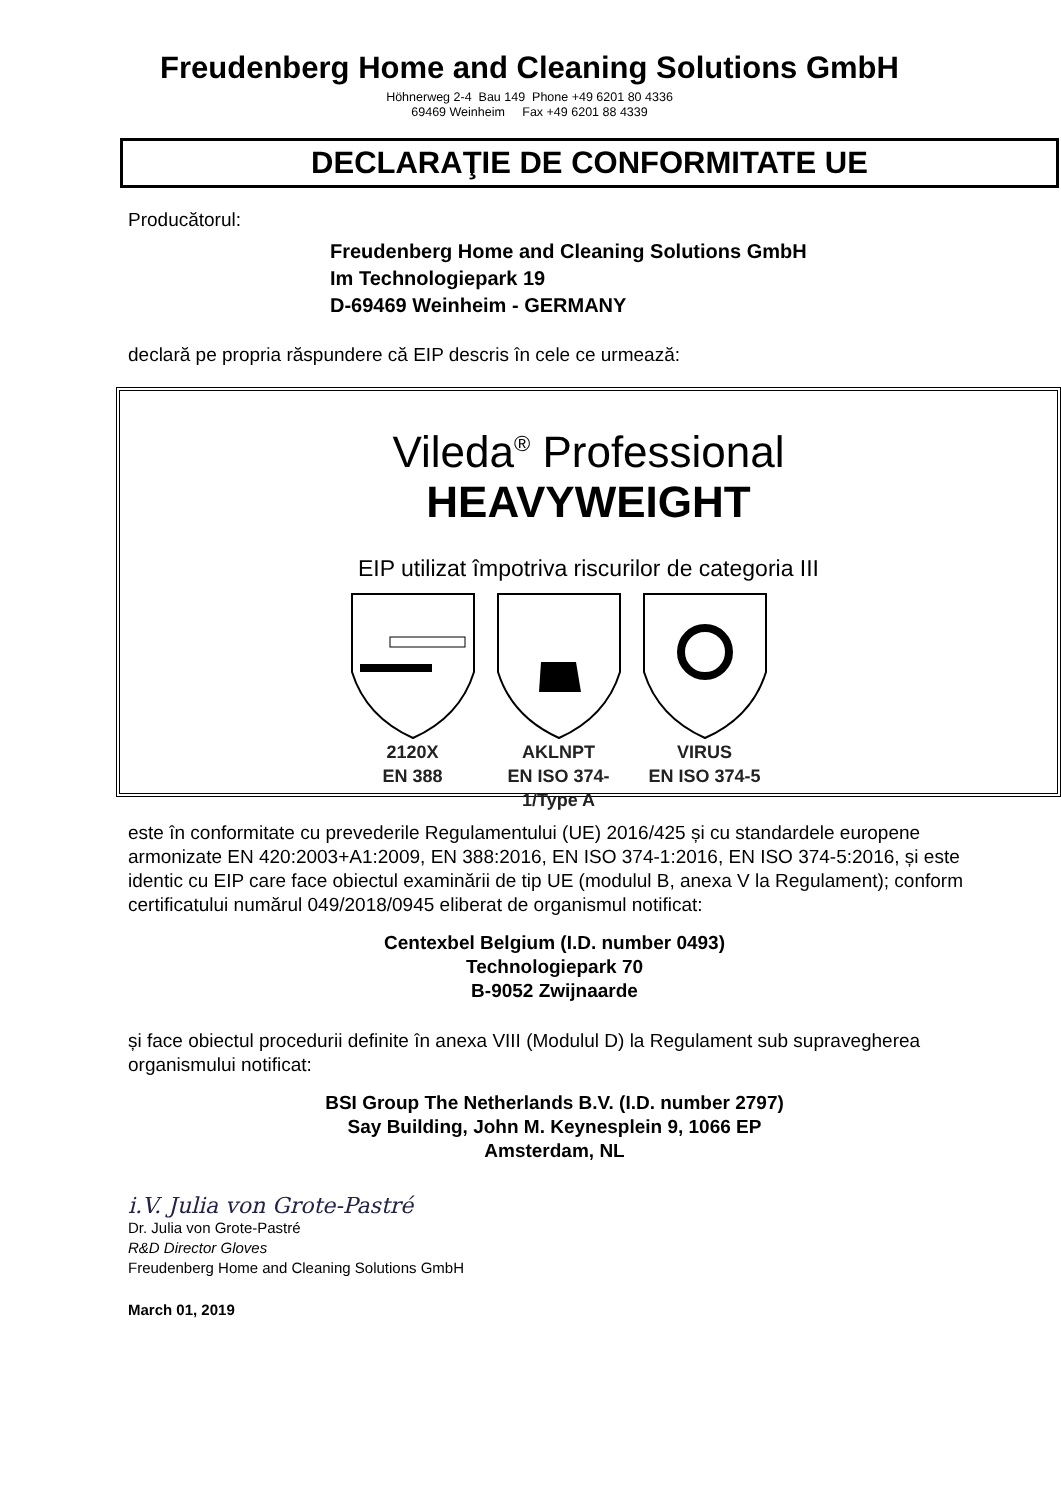Freudenberg Home and Cleaning Solutions GmbH
Höhnerweg 2-4 Bau 149 Phone +49 6201 80 4336
69469 Weinheim Fax +49 6201 88 4339
DECLARAŢIE DE CONFORMITATE UE
Producătorul:
Freudenberg Home and Cleaning Solutions GmbH
Im Technologiepark 19
D-69469 Weinheim - GERMANY
declară pe propria răspundere că EIP descris în cele ce urmează:
Vileda<sup>®</sup> Professional
HEAVYWEIGHT
EIP utilizat împotriva riscurilor de categoria III
2120X
EN 388
AKLNPT
EN ISO 374-1/Type A
VIRUS
EN ISO 374-5
este în conformitate cu prevederile Regulamentului (UE) 2016/425 și cu standardele europene armonizate EN 420:2003+A1:2009, EN 388:2016, EN ISO 374-1:2016, EN ISO 374-5:2016, și este identic cu EIP care face obiectul examinării de tip UE (modulul B, anexa V la Regulament); conform certificatului numărul 049/2018/0945 eliberat de organismul notificat:
Centexbel Belgium (I.D. number 0493)
Technologiepark 70
B-9052 Zwijnaarde
și face obiectul procedurii definite în anexa VIII (Modulul D) la Regulament sub supravegherea organismului notificat:
BSI Group The Netherlands B.V. (I.D. number 2797)
Say Building, John M. Keynesplein 9, 1066 EP
Amsterdam, NL
i.V. Julia von Grote-Pastré
Dr. Julia von Grote-Pastré
R&D Director Gloves
Freudenberg Home and Cleaning Solutions GmbH
March 01, 2019